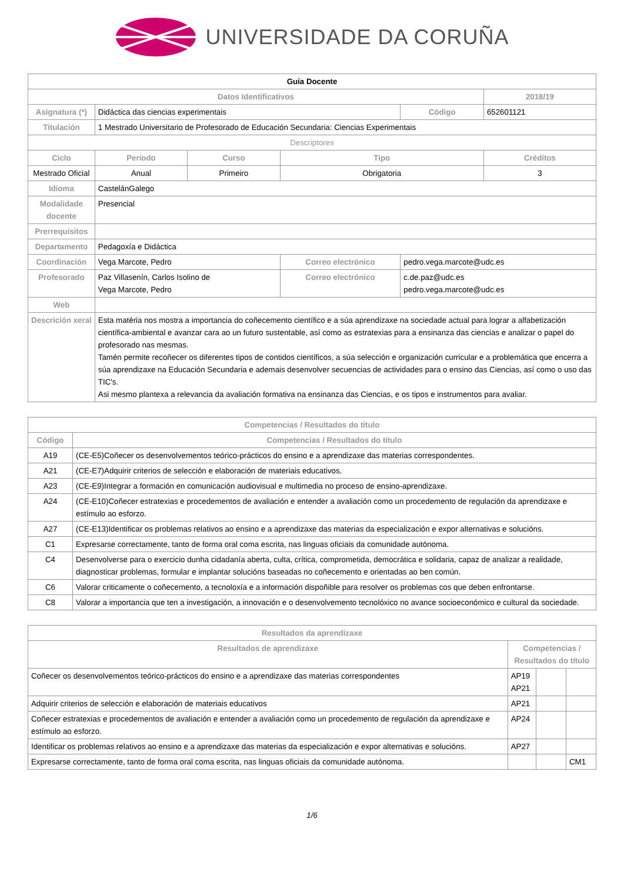UNIVERSIDADE DA CORUÑA
| Guía Docente | | | | | |
| Datos Identificativos | | | | | 2018/19 |
| Asignatura (*) | Didáctica das ciencias experimentais | | | Código | 652601121 |
| Titulación | 1 Mestrado Universitario de Profesorado de Educación Secundaria: Ciencias Experimentais | | | | |
| Descriptores | | | | | |
| Ciclo | Período | Curso | Tipo | | Créditos |
| Mestrado Oficial | Anual | Primeiro | Obrigatoria | | 3 |
| Idioma | CastelánGalego | | | | |
| Modalidade docente | Presencial | | | | |
| Prerrequisitos | | | | | |
| Departamento | Pedagoxía e Didáctica | | | | |
| Coordinación | Vega Marcote, Pedro | | Correo electrónico | pedro.vega.marcote@udc.es | |
| Profesorado | Paz Villasenín, Carlos Isolino de Vega Marcote, Pedro | | Correo electrónico | c.de.paz@udc.es pedro.vega.marcote@udc.es | |
| Web | | | | | |
| Descrición xeral | Esta matéria nos mostra a importancia do coñecemento científico e a súa aprendizaxe na sociedade actual para lograr a alfabetización científica-ambiental e avanzar cara ao un futuro sustentable, así como as estratexias para a ensinanza das ciencias e analizar o papel do profesorado nas mesmas. Tamén permite recoñecer os diferentes tipos de contidos científicos, a súa selección e organización curricular e a problemática que encerra a súa aprendizaxe na Educación Secundaria e ademais desenvolver secuencias de actividades para o ensino das Ciencias, así como o uso das TIC's. Asi mesmo plantexa a relevancia da avaliación formativa na ensinanza das Ciencias, e os tipos e instrumentos para avaliar. | | | | |
| Competencias / Resultados do título | |
| --- | --- |
| Código | Competencias / Resultados do título |
| A19 | (CE-E5)Coñecer os desenvolvementos teórico-prácticos do ensino e a aprendizaxe das materias correspondentes. |
| A21 | (CE-E7)Adquirir criterios de selección e elaboración de materiais educativos. |
| A23 | (CE-E9)Integrar a formación en comunicación audiovisual e multimedia no proceso de ensino-aprendizaxe. |
| A24 | (CE-E10)Coñecer estratexias e procedementos de avaliación e entender a avaliación como un procedemento de regulación da aprendizaxe e estímulo ao esforzo. |
| A27 | (CE-E13)Identificar os problemas relativos ao ensino e a aprendizaxe das materias da especialización e expor alternativas e solucións. |
| C1 | Expresarse correctamente, tanto de forma oral coma escrita, nas linguas oficiais da comunidade autónoma. |
| C4 | Desenvolverse para o exercicio dunha cidadanía aberta, culta, crítica, comprometida, democrática e solidaria, capaz de analizar a realidade, diagnosticar problemas, formular e implantar solucións baseadas no coñecemento e orientadas ao ben común. |
| C6 | Valorar criticamente o coñecemento, a tecnoloxía e a información dispoñible para resolver os problemas cos que deben enfrontarse. |
| C8 | Valorar a importancia que ten a investigación, a innovación e o desenvolvemento tecnolóxico no avance socioeconómico e cultural da sociedade. |
| Resultados da aprendizaxe | | | |
| --- | --- | --- | --- |
| Resultados de aprendizaxe | Competencias / Resultados do título | | |
| Coñecer os desenvolvementos teórico-prácticos do ensino e a aprendizaxe das materias correspondentes | AP19 AP21 | | |
| Adquirir criterios de selección e elaboración de materiais educativos | AP21 | | |
| Coñecer estratexias e procedementos de avaliación e entender a avaliación como un procedemento de regulación da aprendizaxe e estímulo ao esforzo. | AP24 | | |
| Identificar os problemas relativos ao ensino e a aprendizaxe das materias da especialización e expor alternativas e solucións. | AP27 | | |
| Expresarse correctamente, tanto de forma oral coma escrita, nas linguas oficiais da comunidade autónoma. | | | CM1 |
1/6